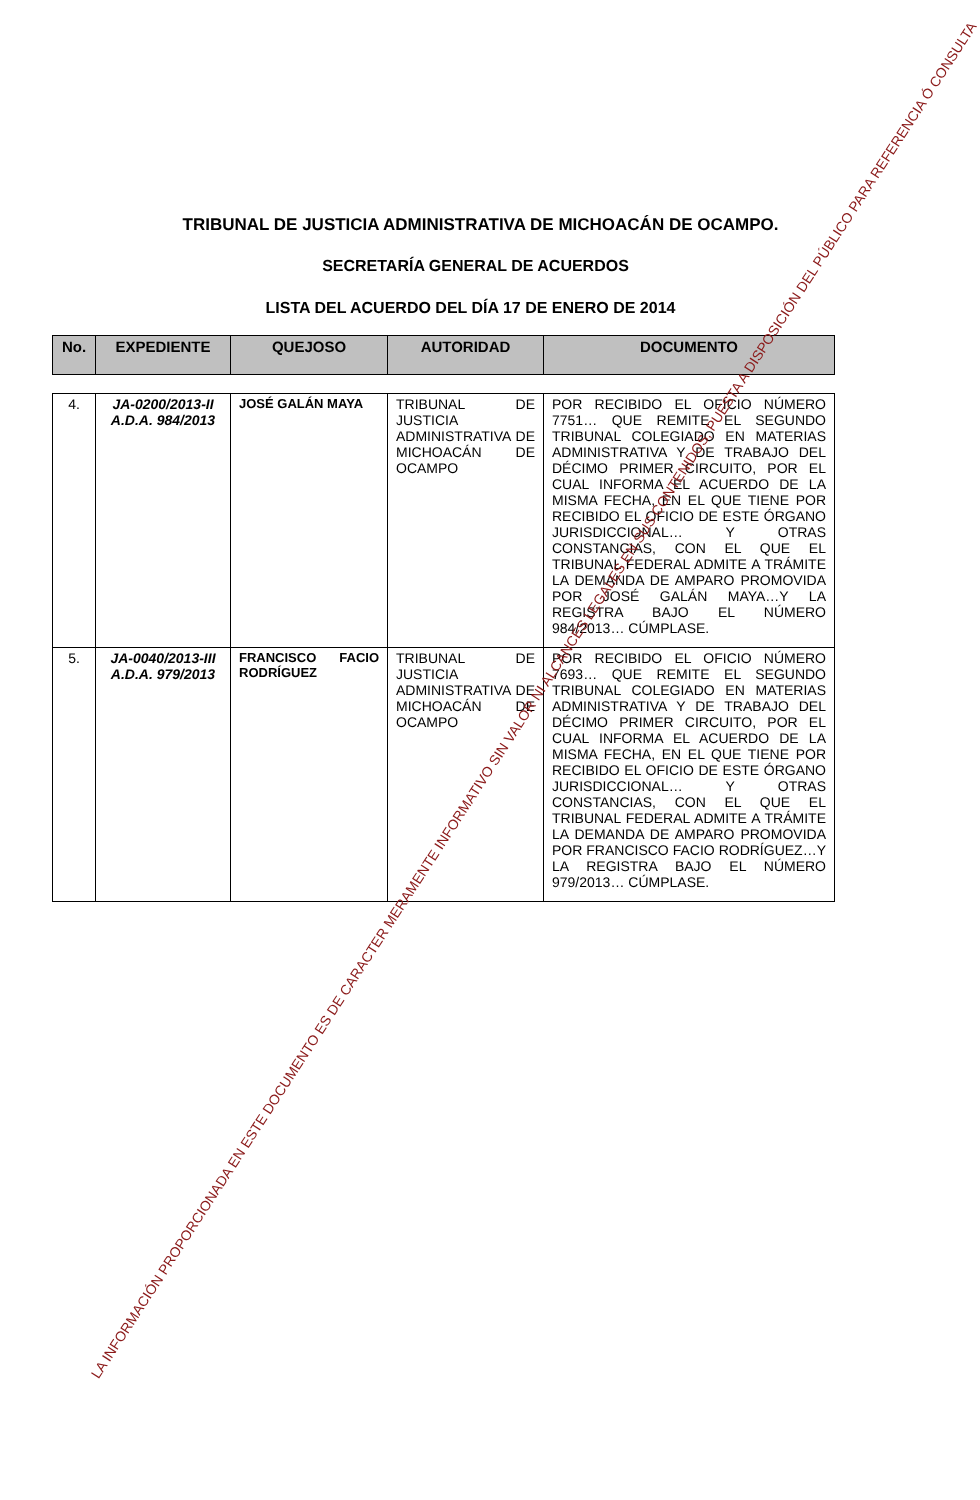TRIBUNAL DE JUSTICIA ADMINISTRATIVA DE MICHOACÁN DE OCAMPO.
SECRETARÍA GENERAL DE ACUERDOS
LISTA DEL ACUERDO DEL DÍA 17 DE ENERO DE 2014
| No. | EXPEDIENTE | QUEJOSO | AUTORIDAD | DOCUMENTO |
| --- | --- | --- | --- | --- |
| 4. | JA-0200/2013-II A.D.A. 984/2013 | JOSÉ GALÁN MAYA | TRIBUNAL DE JUSTICIA ADMINISTRATIVA DE MICHOACÁN DE OCAMPO | POR RECIBIDO EL OFICIO NÚMERO 7751… QUE REMITE EL SEGUNDO TRIBUNAL COLEGIADO EN MATERIAS ADMINISTRATIVA Y DE TRABAJO DEL DÉCIMO PRIMER CIRCUITO, POR EL CUAL INFORMA EL ACUERDO DE LA MISMA FECHA, EN EL QUE TIENE POR RECIBIDO EL OFICIO DE ESTE ÓRGANO JURISDICCIONAL… Y OTRAS CONSTANCIAS, CON EL QUE EL TRIBUNAL FEDERAL ADMITE A TRÁMITE LA DEMANDA DE AMPARO PROMOVIDA POR JOSÉ GALÁN MAYA…Y LA REGISTRA BAJO EL NÚMERO 984/2013… CÚMPLASE. |
| 5. | JA-0040/2013-III A.D.A. 979/2013 | FRANCISCO FACIO RODRÍGUEZ | TRIBUNAL DE JUSTICIA ADMINISTRATIVA DE MICHOACÁN DE OCAMPO | POR RECIBIDO EL OFICIO NÚMERO 7693… QUE REMITE EL SEGUNDO TRIBUNAL COLEGIADO EN MATERIAS ADMINISTRATIVA Y DE TRABAJO DEL DÉCIMO PRIMER CIRCUITO, POR EL CUAL INFORMA EL ACUERDO DE LA MISMA FECHA, EN EL QUE TIENE POR RECIBIDO EL OFICIO DE ESTE ÓRGANO JURISDICCIONAL… Y OTRAS CONSTANCIAS, CON EL QUE EL TRIBUNAL FEDERAL ADMITE A TRÁMITE LA DEMANDA DE AMPARO PROMOVIDA POR FRANCISCO FACIO RODRÍGUEZ…Y LA REGISTRA BAJO EL NÚMERO 979/2013… CÚMPLASE. |
LA INFORMACIÓN PROPORCIONADA EN ESTE DOCUMENTO ES DE CARACTER MERAMENTE INFORMATIVO SIN VALOR NI ALCANCES LEGALES EN SUS CONTENIDOS, PUESTA A DISPOSICIÓN DEL PÚBLICO PARA REFERENCIA Ó CONSULTA